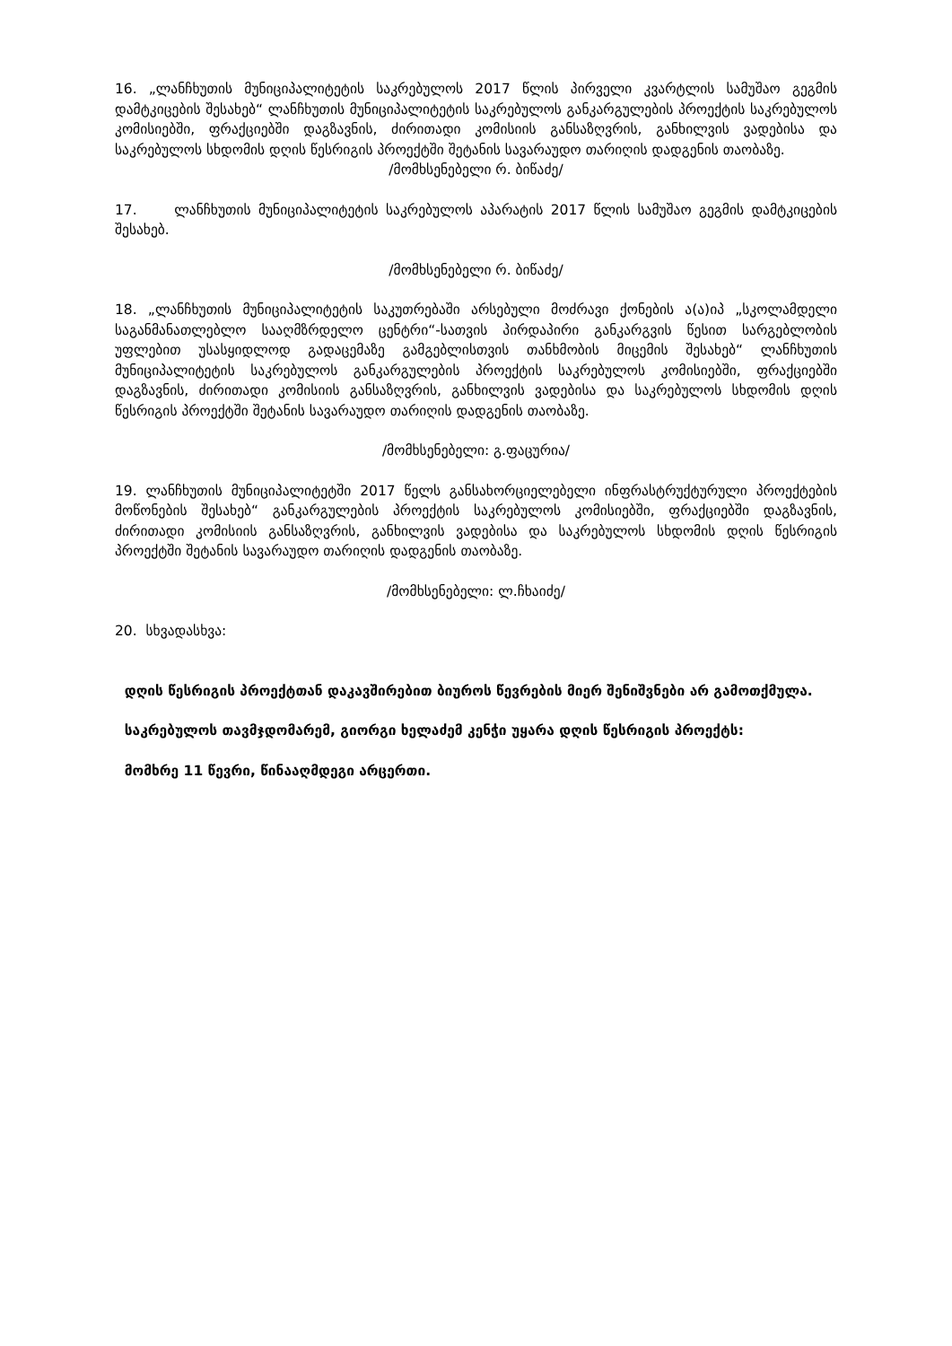16. „ლანჩხუთის მუნიციპალიტეტის საკრებულოს 2017 წლის პირველი კვარტლის სამუშაო გეგმის დამტკიცების შესახებ“ ლანჩხუთის მუნიციპალიტეტის საკრებულოს განკარგულების პროექტის საკრებულოს კომისიებში, ფრაქციებში დაგზავნის, ძირითადი კომისიის განსაზღვრის, განხილვის ვადებისა და საკრებულოს სხდომის დღის წესრიგის პროექტში შეტანის სავარაუდო თარიღის დადგენის თაობაზე.
/მომხსენებელი რ. ბიწაძე/
17. ლანჩხუთის მუნიციპალიტეტის საკრებულოს აპარატის 2017 წლის სამუშაო გეგმის დამტკიცების შესახებ.
/მომხსენებელი რ. ბიწაძე/
18. „ლანჩხუთის მუნიციპალიტეტის საკუთრებაში არსებული მოძრავი ქონების ა(ა)იპ „სკოლამდელი საგანმანათლებლო სააღმზრდელო ცენტრი“-სათვის პირდაპირი განკარგვის წესით სარგებლობის უფლებით უსასყიდლოდ გადაცემაზე გამგებლისთვის თანხმობის მიცემის შესახებ“ ლანჩხუთის მუნიციპალიტეტის საკრებულოს განკარგულების პროექტის საკრებულოს კომისიებში, ფრაქციებში დაგზავნის, ძირითადი კომისიის განსაზღვრის, განხილვის ვადებისა და საკრებულოს სხდომის დღის წესრიგის პროექტში შეტანის სავარაუდო თარიღის დადგენის თაობაზე.
/მომხსენებელი: გ.ფაცურია/
19. ლანჩხუთის მუნიციპალიტეტში 2017 წელს განსახორციელებელი ინფრასტრუქტურული პროექტების მოწონების შესახებ“ განკარგულების პროექტის საკრებულოს კომისიებში, ფრაქციებში დაგზავნის, ძირითადი კომისიის განსაზღვრის, განხილვის ვადებისა და საკრებულოს სხდომის დღის წესრიგის პროექტში შეტანის სავარაუდო თარიღის დადგენის თაობაზე.
/მომხსენებელი: ლ.ჩხაიძე/
20. სხვადასხვა:
დღის წესრიგის პროექტთან დაკავშირებით ბიუროს წევრების მიერ შენიშვნები არ გამოთქმულა.
საკრებულოს თავმჯდომარემ, გიორგი ხელაძემ კენჭი უყარა დღის წესრიგის პროექტს:
მომხრე 11 წევრი, წინააღმდეგი არცერთი.